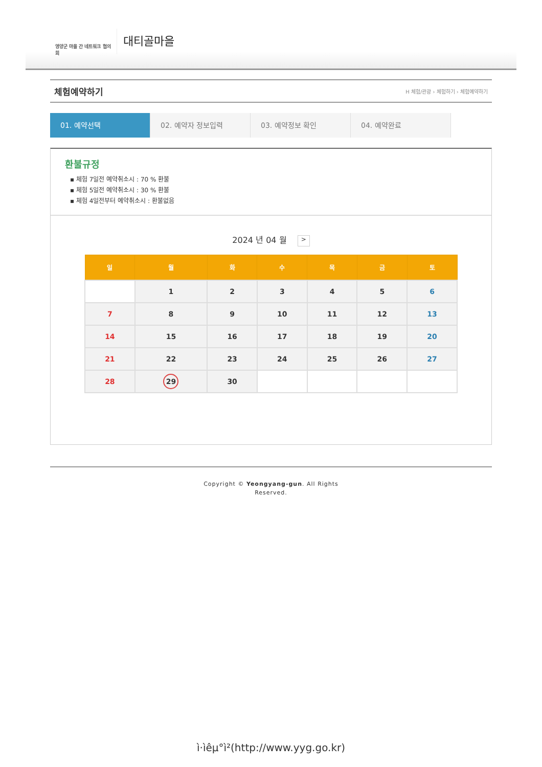영양군 마을 간 네트워크 협의회
대티골마을
체험예약하기
H 체험/관광 › 체험하기 › 체험예약하기
01. 예약선택 02. 예약자 정보입력 03. 예약정보 확인 04. 예약완료
환불규정
▪ 체험 7일전 예약취소시 : 70 % 환불
▪ 체험 5일전 예약취소시 : 30 % 환불
▪ 체험 4일전부터 예약취소시 : 환불없음
2024 년 04 월 >
| 일 | 월 | 화 | 수 | 목 | 금 | 토 |
| --- | --- | --- | --- | --- | --- | --- |
| | 1 | 2 | 3 | 4 | 5 | 6 |
| 7 | 8 | 9 | 10 | 11 | 12 | 13 |
| 14 | 15 | 16 | 17 | 18 | 19 | 20 |
| 21 | 22 | 23 | 24 | 25 | 26 | 27 |
| 28 | 29 | 30 | | | | |
Copyright © Yeongyang-gun. All Rights
Reserved.
ì·ìêµ°ì²(http://www.yyg.go.kr)